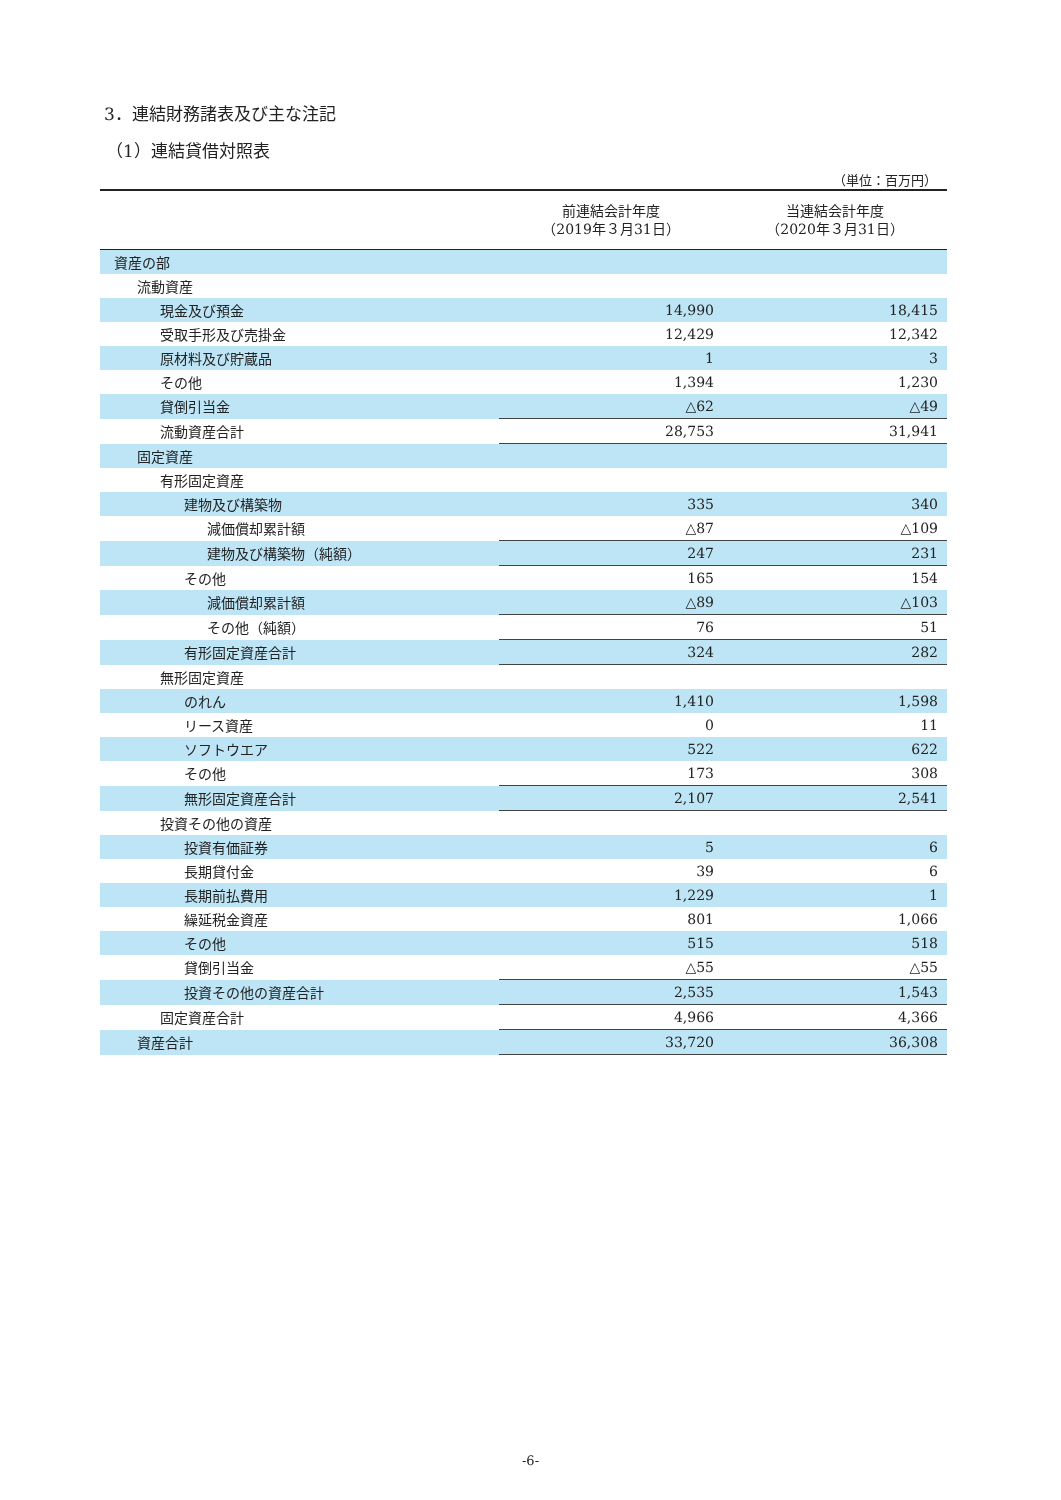3．連結財務諸表及び主な注記
（1）連結貸借対照表
（単位：百万円）
| | 前連結会計年度 （2019年３月31日） | 当連結会計年度 （2020年３月31日） |
| --- | --- | --- |
| 資産の部 | | |
| 流動資産 | | |
| 現金及び預金 | 14,990 | 18,415 |
| 受取手形及び売掛金 | 12,429 | 12,342 |
| 原材料及び貯蔵品 | 1 | 3 |
| その他 | 1,394 | 1,230 |
| 貸倒引当金 | △62 | △49 |
| 流動資産合計 | 28,753 | 31,941 |
| 固定資産 | | |
| 有形固定資産 | | |
| 建物及び構築物 | 335 | 340 |
| 減価償却累計額 | △87 | △109 |
| 建物及び構築物（純額） | 247 | 231 |
| その他 | 165 | 154 |
| 減価償却累計額 | △89 | △103 |
| その他（純額） | 76 | 51 |
| 有形固定資産合計 | 324 | 282 |
| 無形固定資産 | | |
| のれん | 1,410 | 1,598 |
| リース資産 | 0 | 11 |
| ソフトウエア | 522 | 622 |
| その他 | 173 | 308 |
| 無形固定資産合計 | 2,107 | 2,541 |
| 投資その他の資産 | | |
| 投資有価証券 | 5 | 6 |
| 長期貸付金 | 39 | 6 |
| 長期前払費用 | 1,229 | 1 |
| 繰延税金資産 | 801 | 1,066 |
| その他 | 515 | 518 |
| 貸倒引当金 | △55 | △55 |
| 投資その他の資産合計 | 2,535 | 1,543 |
| 固定資産合計 | 4,966 | 4,366 |
| 資産合計 | 33,720 | 36,308 |
-6-